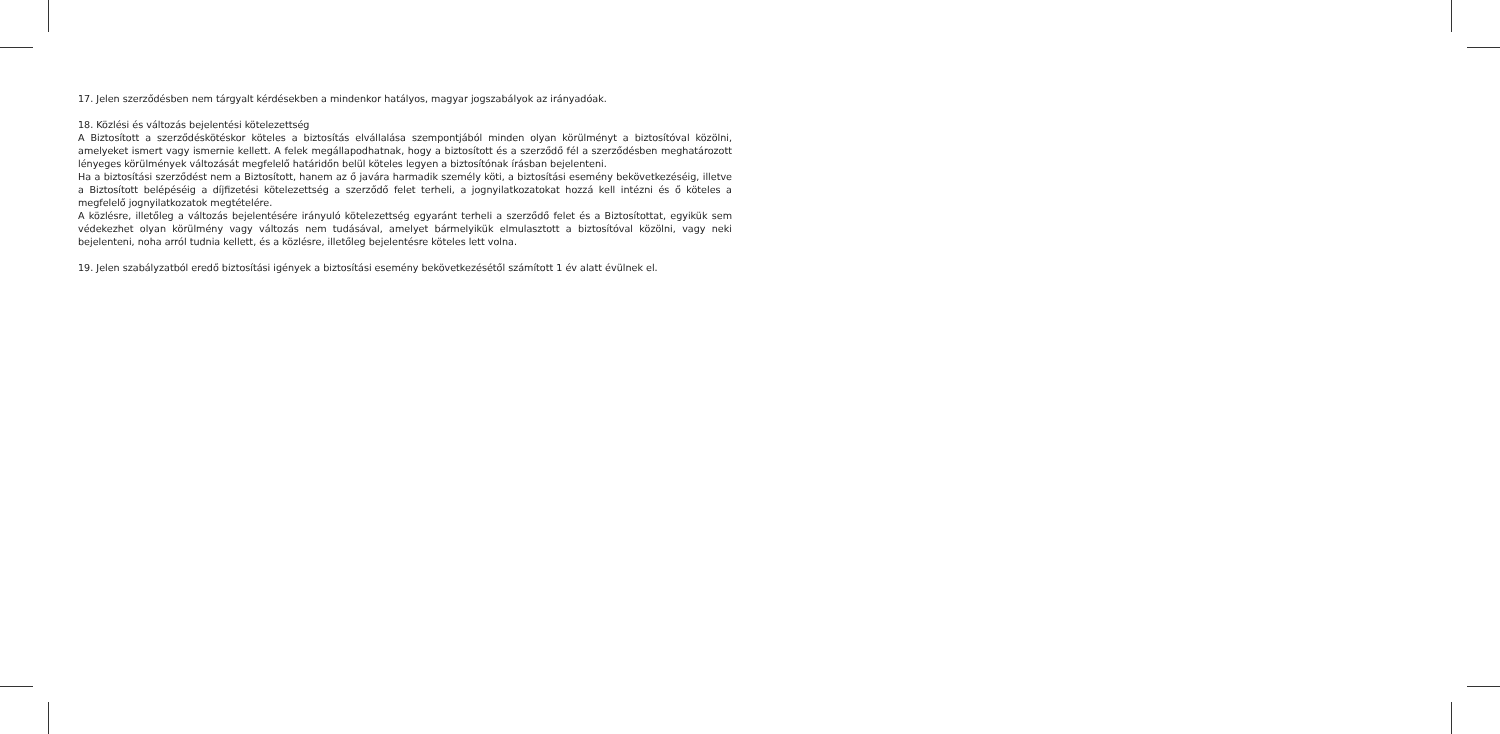17. Jelen szerződésben nem tárgyalt kérdésekben a mindenkor hatályos, magyar jogszabályok az irányadóak.
18. Közlési és változás bejelentési kötelezettség
A Biztosított a szerződéskötéskor köteles a biztosítás elvállalása szempontjából minden olyan körülményt a biztosítóval közölni, amelyeket ismert vagy ismernie kellett. A felek megállapodhatnak, hogy a biztosított és a szerződő fél a szerződésben meghatározott lényeges körülmények változását megfelelő határidőn belül köteles legyen a biztosítónak írásban bejelenteni.
Ha a biztosítási szerződést nem a Biztosított, hanem az ő javára harmadik személy köti, a biztosítási esemény bekövetkezéséig, illetve a Biztosított belépéséig a díjfizetési kötelezettség a szerződő felet terheli, a jognyilatkozatokat hozzá kell intézni és ő köteles a megfelelő jognyilatkozatok megtételére.
A közlésre, illetőleg a változás bejelentésére irányuló kötelezettség egyaránt terheli a szerződő felet és a Biztosítottat, egyikük sem védekezhet olyan körülmény vagy változás nem tudásával, amelyet bármelyikük elmulasztott a biztosítóval közölni, vagy neki bejelenteni, noha arról tudnia kellett, és a közlésre, illetőleg bejelentésre köteles lett volna.
19. Jelen szabályzatból eredő biztosítási igények a biztosítási esemény bekövetkezésétől számított 1 év alatt évülnek el.